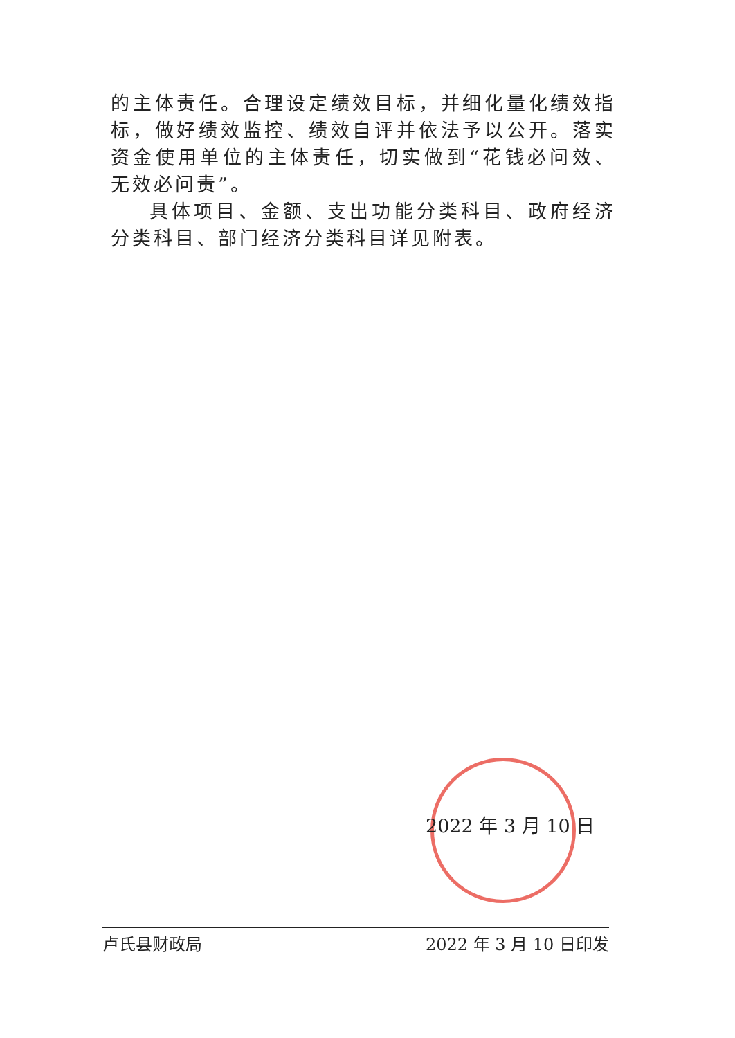的主体责任。合理设定绩效目标，并细化量化绩效指标，做好绩效监控、绩效自评并依法予以公开。落实资金使用单位的主体责任，切实做到“花钱必问效、无效必问责”。
具体项目、金额、支出功能分类科目、政府经济分类科目、部门经济分类科目详见附表。
2022 年 3 月 10 日
卢氏县财政局 2022 年 3 月 10 日印发